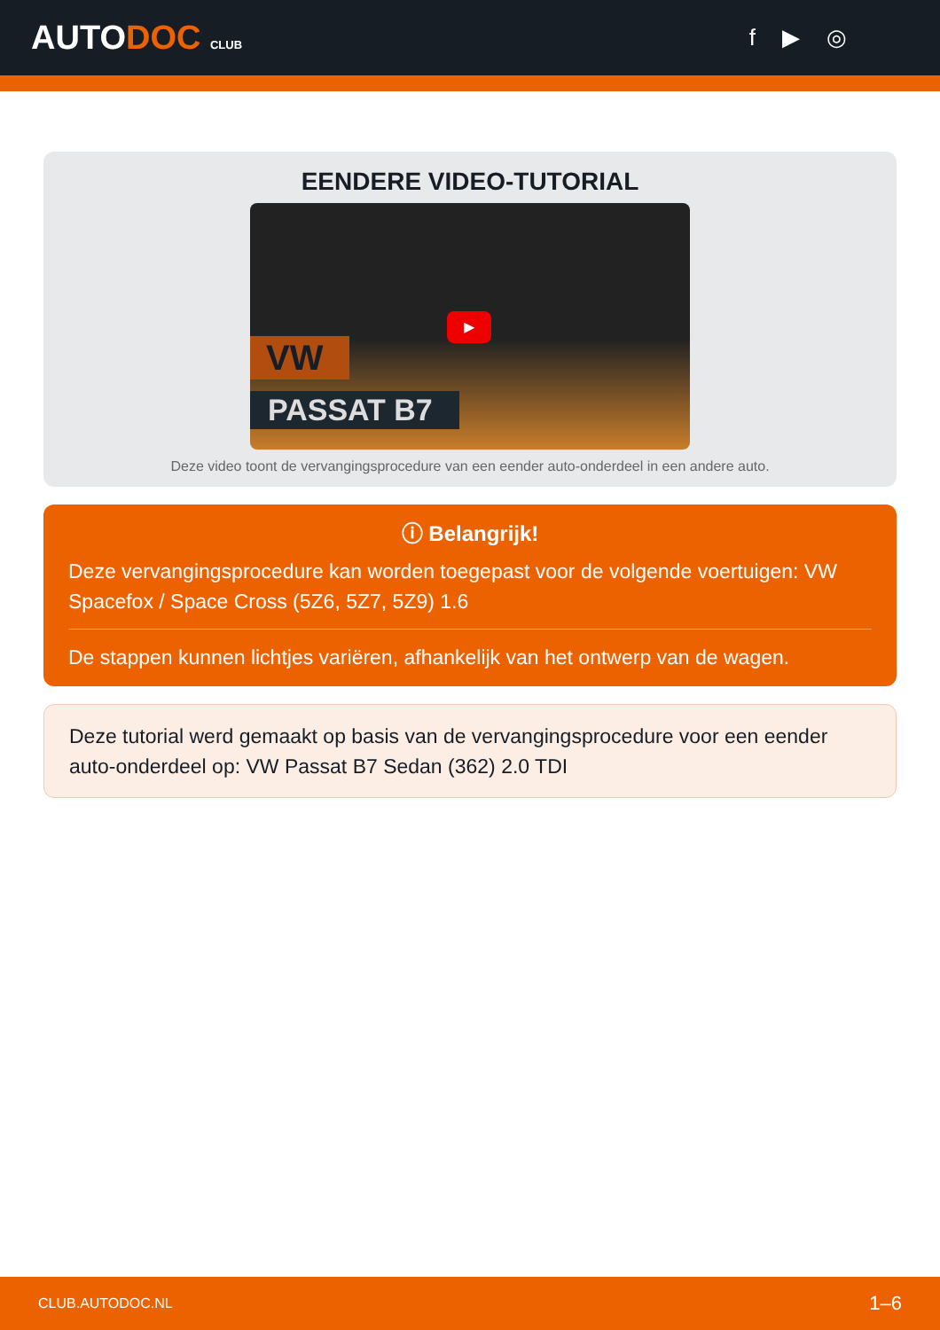AUTODOC CLUB
f ▶ ◎
EENDERE VIDEO-TUTORIAL
▶
VW
PASSAT B7
Deze video toont de vervangingsprocedure van een eender auto-onderdeel in een andere auto.
ⓘ Belangrijk!
Deze vervangingsprocedure kan worden toegepast voor de volgende voertuigen: VW Spacefox / Space Cross (5Z6, 5Z7, 5Z9) 1.6
De stappen kunnen lichtjes variëren, afhankelijk van het ontwerp van de wagen.
Deze tutorial werd gemaakt op basis van de vervangingsprocedure voor een eender auto-onderdeel op: VW Passat B7 Sedan (362) 2.0 TDI
CLUB.AUTODOC.NL 1–6